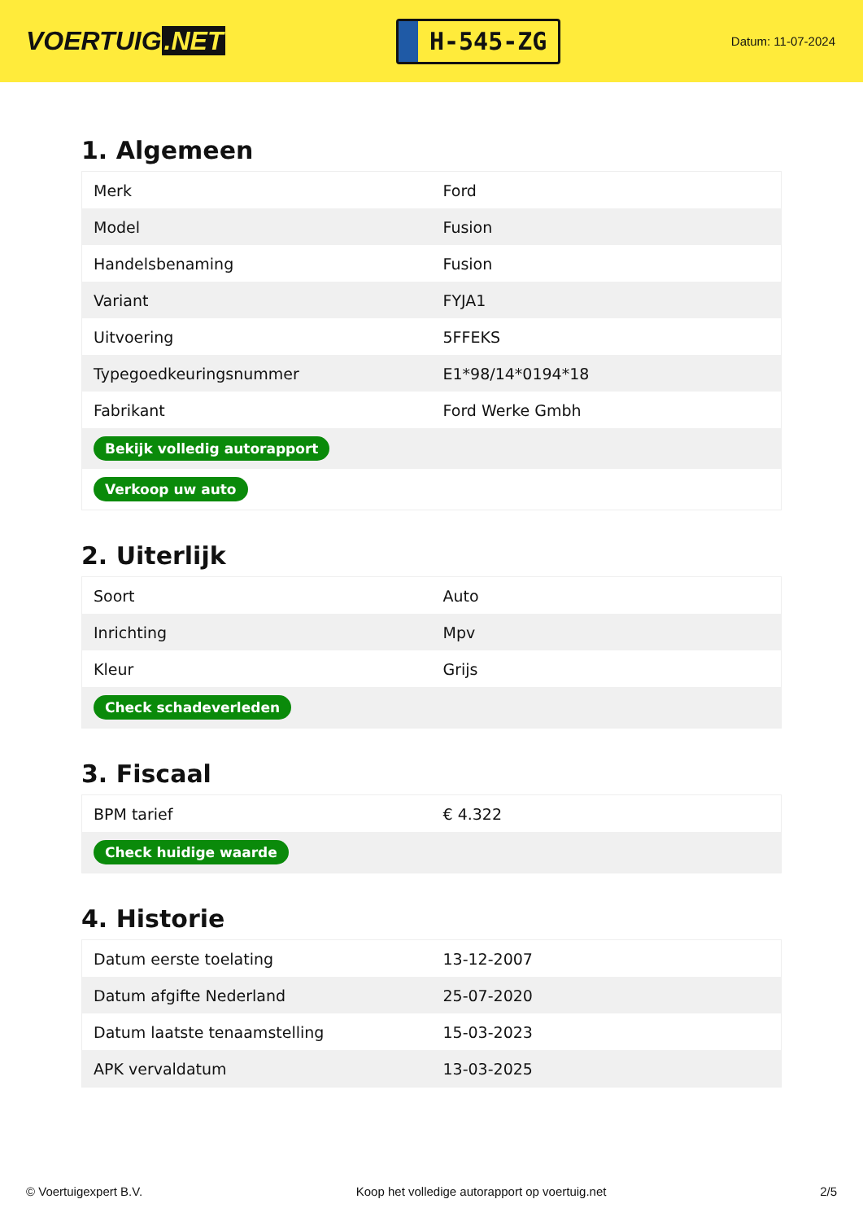VOERTUIG.NET
H-545-ZG
Datum: 11-07-2024
1. Algemeen
| Merk | Ford |
| Model | Fusion |
| Handelsbenaming | Fusion |
| Variant | FYJA1 |
| Uitvoering | 5FFEKS |
| Typegoedkeuringsnummer | E1*98/14*0194*18 |
| Fabrikant | Ford Werke Gmbh |
| Bekijk volledig autorapport | |
| Verkoop uw auto | |
2. Uiterlijk
| Soort | Auto |
| Inrichting | Mpv |
| Kleur | Grijs |
| Check schadeverleden | |
3. Fiscaal
| BPM tarief | € 4.322 |
| Check huidige waarde | |
4. Historie
| Datum eerste toelating | 13-12-2007 |
| Datum afgifte Nederland | 25-07-2020 |
| Datum laatste tenaamstelling | 15-03-2023 |
| APK vervaldatum | 13-03-2025 |
© Voertuigexpert B.V. Koop het volledige autorapport op voertuig.net 2/5